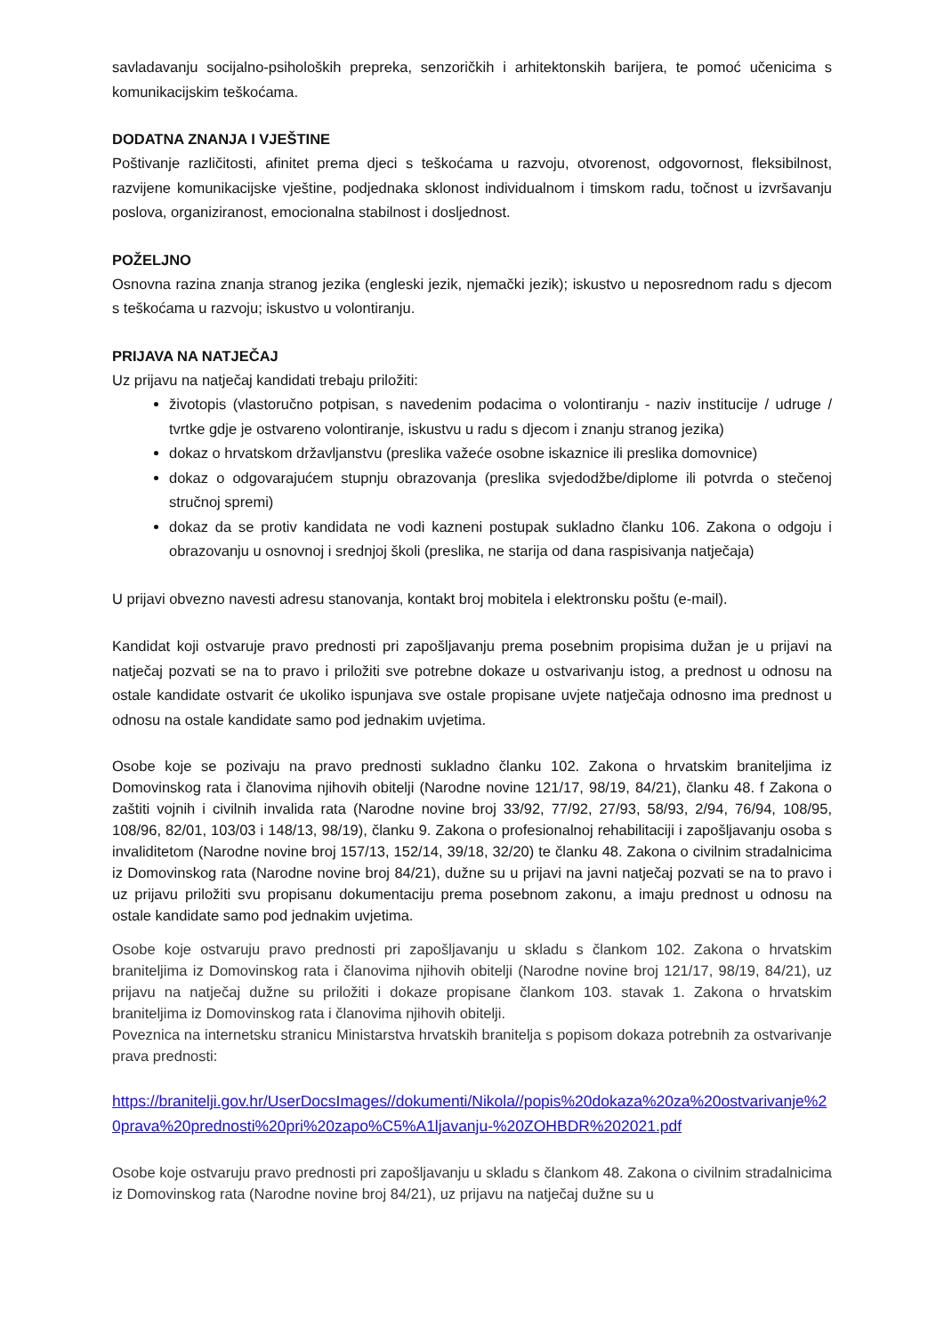savladavanju socijalno-psiholoških prepreka, senzoričkih i arhitektonskih barijera, te pomoć učenicima s komunikacijskim teškoćama.
DODATNA ZNANJA I VJEŠTINE
Poštivanje različitosti, afinitet prema djeci s teškoćama u razvoju, otvorenost, odgovornost, fleksibilnost, razvijene komunikacijske vještine, podjednaka sklonost individualnom i timskom radu, točnost u izvršavanju poslova, organiziranost, emocionalna stabilnost i dosljednost.
POŽELJNO
Osnovna razina znanja stranog jezika (engleski jezik, njemački jezik); iskustvo u neposrednom radu s djecom s teškoćama u razvoju; iskustvo u volontiranju.
PRIJAVA NA NATJEČAJ
Uz prijavu na natječaj kandidati trebaju priložiti:
životopis (vlastoručno potpisan, s navedenim podacima o volontiranju - naziv institucije / udruge / tvrtke gdje je ostvareno volontiranje, iskustvu u radu s djecom i znanju stranog jezika)
dokaz o hrvatskom državljanstvu (preslika važeće osobne iskaznice ili preslika domovnice)
dokaz o odgovarajućem stupnju obrazovanja (preslika svjedodžbe/diplome ili potvrda o stečenoj stručnoj spremi)
dokaz da se protiv kandidata ne vodi kazneni postupak sukladno članku 106. Zakona o odgoju i obrazovanju u osnovnoj i srednjoj školi (preslika, ne starija od dana raspisivanja natječaja)
U prijavi obvezno navesti adresu stanovanja, kontakt broj mobitela i elektronsku poštu (e-mail).
Kandidat koji ostvaruje pravo prednosti pri zapošljavanju prema posebnim propisima dužan je u prijavi na natječaj pozvati se na to pravo i priložiti sve potrebne dokaze u ostvarivanju istog, a prednost u odnosu na ostale kandidate ostvarit će ukoliko ispunjava sve ostale propisane uvjete natječaja odnosno ima prednost u odnosu na ostale kandidate samo pod jednakim uvjetima.
Osobe koje se pozivaju na pravo prednosti sukladno članku 102. Zakona o hrvatskim braniteljima iz Domovinskog rata i članovima njihovih obitelji (Narodne novine 121/17, 98/19, 84/21), članku 48. f Zakona o zaštiti vojnih i civilnih invalida rata (Narodne novine broj 33/92, 77/92, 27/93, 58/93, 2/94, 76/94, 108/95, 108/96, 82/01, 103/03 i 148/13, 98/19), članku 9. Zakona o profesionalnoj rehabilitaciji i zapošljavanju osoba s invaliditetom (Narodne novine broj 157/13, 152/14, 39/18, 32/20) te članku 48. Zakona o civilnim stradalnicima iz Domovinskog rata (Narodne novine broj 84/21), dužne su u prijavi na javni natječaj pozvati se na to pravo i uz prijavu priložiti svu propisanu dokumentaciju prema posebnom zakonu, a imaju prednost u odnosu na ostale kandidate samo pod jednakim uvjetima.
Osobe koje ostvaruju pravo prednosti pri zapošljavanju u skladu s člankom 102. Zakona o hrvatskim braniteljima iz Domovinskog rata i članovima njihovih obitelji (Narodne novine broj 121/17, 98/19, 84/21), uz prijavu na natječaj dužne su priložiti i dokaze propisane člankom 103. stavak 1. Zakona o hrvatskim braniteljima iz Domovinskog rata i članovima njihovih obitelji.
Poveznica na internetsku stranicu Ministarstva hrvatskih branitelja s popisom dokaza potrebnih za ostvarivanje prava prednosti:
https://branitelji.gov.hr/UserDocsImages//dokumenti/Nikola//popis%20dokaza%20za%20ostvarivanje%20prava%20prednosti%20pri%20zapo%C5%A1ljavanju-%20ZOHBDR%202021.pdf
Osobe koje ostvaruju pravo prednosti pri zapošljavanju u skladu s člankom 48. Zakona o civilnim stradalnicima iz Domovinskog rata (Narodne novine broj 84/21), uz prijavu na natječaj dužne su u